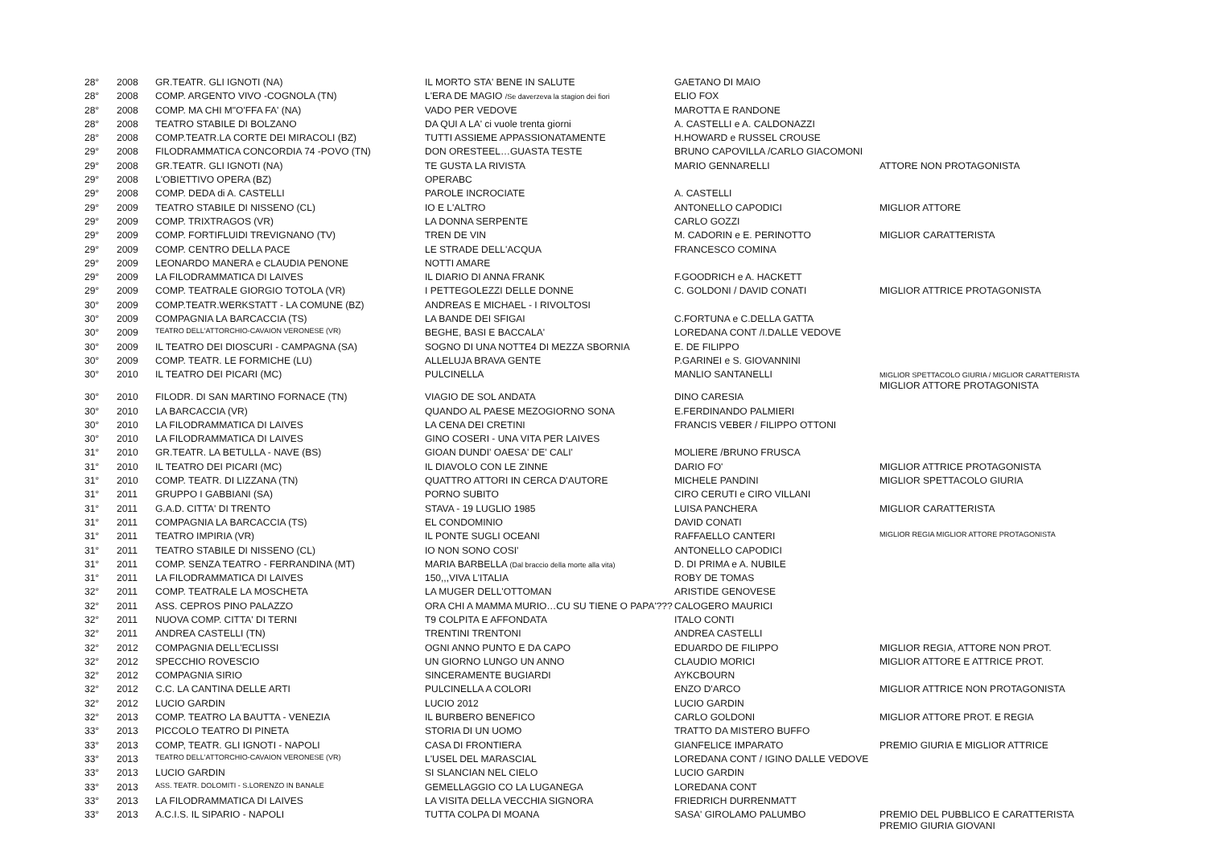| 28° | 2008 | GR.TEATR. GLI IGNOTI (NA) | IL MORTO STA' BENE IN SALUTE | GAETANO DI MAIO | |
| 28° | 2008 | COMP. ARGENTO VIVO -COGNOLA (TN) | L'ERA DE MAGIO /Se daverzeva la stagion dei fiori | ELIO FOX | |
| 28° | 2008 | COMP. MA CHI M"O'FFA FA' (NA) | VADO PER VEDOVE | MAROTTA E RANDONE | |
| 28° | 2008 | TEATRO STABILE DI BOLZANO | DA QUI A LA' ci vuole trenta giorni | A. CASTELLI e A. CALDONAZZI | |
| 28° | 2008 | COMP.TEATR.LA CORTE DEI MIRACOLI (BZ) | TUTTI ASSIEME APPASSIONATAMENTE | H.HOWARD e RUSSEL CROUSE | |
| 29° | 2008 | FILODRAMMATICA CONCORDIA 74 -POVO (TN) | DON ORESTEEL…GUASTA TESTE | BRUNO CAPOVILLA /CARLO GIACOMONI | |
| 29° | 2008 | GR.TEATR. GLI IGNOTI (NA) | TE GUSTA LA RIVISTA | MARIO GENNARELLI | ATTORE NON PROTAGONISTA |
| 29° | 2008 | L'OBIETTIVO OPERA (BZ) | OPERABC | | |
| 29° | 2008 | COMP. DEDA di A. CASTELLI | PAROLE INCROCIATE | A. CASTELLI | |
| 29° | 2009 | TEATRO STABILE DI NISSENO (CL) | IO E L'ALTRO | ANTONELLO CAPODICI | MIGLIOR ATTORE |
| 29° | 2009 | COMP. TRIXTRAGOS (VR) | LA DONNA SERPENTE | CARLO GOZZI | |
| 29° | 2009 | COMP. FORTIFLUIDI TREVIGNANO (TV) | TREN DE VIN | M. CADORIN e E. PERINOTTO | MIGLIOR CARATTERISTA |
| 29° | 2009 | COMP. CENTRO DELLA PACE | LE STRADE DELL'ACQUA | FRANCESCO COMINA | |
| 29° | 2009 | LEONARDO MANERA e CLAUDIA PENONE | NOTTI AMARE | | |
| 29° | 2009 | LA FILODRAMMATICA DI LAIVES | IL DIARIO DI ANNA FRANK | F.GOODRICH e A. HACKETT | |
| 29° | 2009 | COMP. TEATRALE GIORGIO TOTOLA (VR) | I PETTEGOLEZZI DELLE DONNE | C. GOLDONI / DAVID CONATI | MIGLIOR ATTRICE PROTAGONISTA |
| 30° | 2009 | COMP.TEATR.WERKSTATT - LA COMUNE (BZ) | ANDREAS E MICHAEL - I RIVOLTOSI | | |
| 30° | 2009 | COMPAGNIA LA BARCACCIA (TS) | LA BANDE DEI SFIGAI | C.FORTUNA e C.DELLA GATTA | |
| 30° | 2009 | TEATRO DELL'ATTORCHIO-CAVAION VERONESE (VR) | BEGHE, BASI E BACCALA' | LOREDANA CONT /I.DALLE VEDOVE | |
| 30° | 2009 | IL TEATRO DEI DIOSCURI - CAMPAGNA (SA) | SOGNO DI UNA NOTTE4 DI MEZZA SBORNIA | E. DE FILIPPO | |
| 30° | 2009 | COMP. TEATR. LE FORMICHE (LU) | ALLELUJA BRAVA GENTE | P.GARINEI e S. GIOVANNINI | |
| 30° | 2010 | IL TEATRO DEI PICARI (MC) | PULCINELLA | MANLIO SANTANELLI | MIGLIOR SPETTACOLO GIURIA / MIGLIOR CARATTERISTA MIGLIOR ATTORE PROTAGONISTA |
| 30° | 2010 | FILODR. DI SAN MARTINO FORNACE (TN) | VIAGIO DE SOL ANDATA | DINO CARESIA | |
| 30° | 2010 | LA BARCACCIA (VR) | QUANDO AL PAESE MEZOGIORNO SONA | E.FERDINANDO PALMIERI | |
| 30° | 2010 | LA FILODRAMMATICA DI LAIVES | LA CENA DEI CRETINI | FRANCIS VEBER / FILIPPO OTTONI | |
| 30° | 2010 | LA FILODRAMMATICA DI LAIVES | GINO COSERI - UNA VITA PER LAIVES | | |
| 31° | 2010 | GR.TEATR. LA BETULLA - NAVE (BS) | GIOAN DUNDI' OAESA' DE' CALI' | MOLIERE /BRUNO FRUSCA | |
| 31° | 2010 | IL TEATRO DEI PICARI (MC) | IL DIAVOLO CON LE ZINNE | DARIO FO' | MIGLIOR ATTRICE PROTAGONISTA |
| 31° | 2010 | COMP. TEATR. DI LIZZANA (TN) | QUATTRO ATTORI IN CERCA D'AUTORE | MICHELE PANDINI | MIGLIOR SPETTACOLO GIURIA |
| 31° | 2011 | GRUPPO I GABBIANI (SA) | PORNO SUBITO | CIRO CERUTI e CIRO VILLANI | |
| 31° | 2011 | G.A.D. CITTA' DI TRENTO | STAVA - 19 LUGLIO 1985 | LUISA PANCHERA | MIGLIOR CARATTERISTA |
| 31° | 2011 | COMPAGNIA LA BARCACCIA (TS) | EL CONDOMINIO | DAVID CONATI | |
| 31° | 2011 | TEATRO IMPIRIA (VR) | IL PONTE SUGLI OCEANI | RAFFAELLO CANTERI | MIGLIOR REGIA MIGLIOR ATTORE PROTAGONISTA |
| 31° | 2011 | TEATRO STABILE DI NISSENO (CL) | IO NON SONO COSI' | ANTONELLO CAPODICI | |
| 31° | 2011 | COMP. SENZA TEATRO - FERRANDINA (MT) | MARIA BARBELLA (Dal braccio della morte alla vita) | D. DI PRIMA e A. NUBILE | |
| 31° | 2011 | LA FILODRAMMATICA DI LAIVES | 150,,,VIVA L'ITALIA | ROBY DE TOMAS | |
| 32° | 2011 | COMP. TEATRALE LA MOSCHETA | LA MUGER DELL'OTTOMAN | ARISTIDE GENOVESE | |
| 32° | 2011 | ASS. CEPROS PINO PALAZZO | ORA CHI A MAMMA MURIO…CU SU TIENE O PAPA'??? | CALOGERO MAURICI | |
| 32° | 2011 | NUOVA COMP. CITTA' DI TERNI | T9 COLPITA E AFFONDATA | ITALO CONTI | |
| 32° | 2011 | ANDREA CASTELLI (TN) | TRENTINI TRENTONI | ANDREA CASTELLI | |
| 32° | 2012 | COMPAGNIA DELL'ECLISSI | OGNI ANNO PUNTO E DA CAPO | EDUARDO DE FILIPPO | MIGLIOR REGIA, ATTORE NON PROT. |
| 32° | 2012 | SPECCHIO ROVESCIO | UN GIORNO LUNGO UN ANNO | CLAUDIO MORICI | MIGLIOR ATTORE E ATTRICE PROT. |
| 32° | 2012 | COMPAGNIA SIRIO | SINCERAMENTE BUGIARDI | AYKCBOURN | |
| 32° | 2012 | C.C. LA CANTINA DELLE ARTI | PULCINELLA A COLORI | ENZO D'ARCO | MIGLIOR ATTRICE NON PROTAGONISTA |
| 32° | 2012 | LUCIO GARDIN | LUCIO 2012 | LUCIO GARDIN | |
| 32° | 2013 | COMP. TEATRO LA BAUTTA - VENEZIA | IL BURBERO BENEFICO | CARLO GOLDONI | MIGLIOR ATTORE PROT. E REGIA |
| 33° | 2013 | PICCOLO TEATRO DI PINETA | STORIA DI UN UOMO | TRATTO DA MISTERO BUFFO | |
| 33° | 2013 | COMP, TEATR. GLI IGNOTI - NAPOLI | CASA DI FRONTIERA | GIANFELICE IMPARATO | PREMIO GIURIA E MIGLIOR ATTRICE |
| 33° | 2013 | TEATRO DELL'ATTORCHIO-CAVAION VERONESE (VR) | L'USEL DEL MARASCIAL | LOREDANA CONT / IGINO DALLE VEDOVE | |
| 33° | 2013 | LUCIO GARDIN | SI SLANCIAN NEL CIELO | LUCIO GARDIN | |
| 33° | 2013 | ASS. TEATR. DOLOMITI - S.LORENZO IN BANALE | GEMELLAGGIO CO LA LUGANEGA | LOREDANA CONT | |
| 33° | 2013 | LA FILODRAMMATICA DI LAIVES | LA VISITA DELLA VECCHIA SIGNORA | FRIEDRICH DURRENMATT | |
| 33° | 2013 | A.C.I.S. IL SIPARIO - NAPOLI | TUTTA COLPA DI MOANA | SASA' GIROLAMO PALUMBO | PREMIO DEL PUBBLICO E CARATTERISTA PREMIO GIURIA GIOVANI |